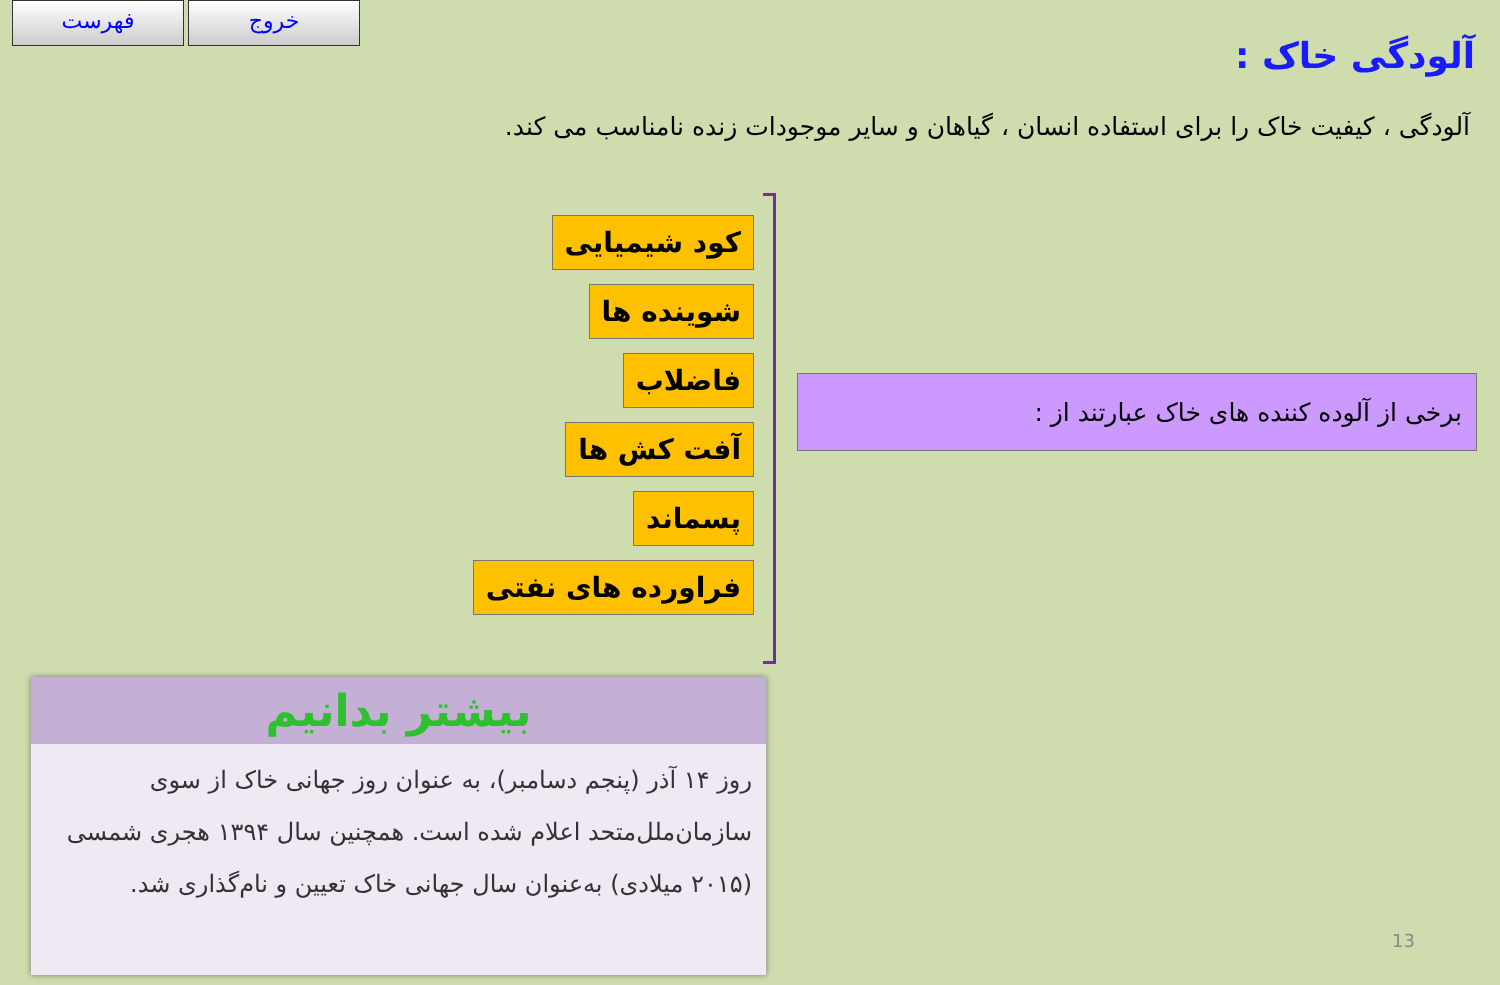فهرست خروج
آلودگی خاک :
آلودگی ، کیفیت خاک را برای استفاده انسان ، گیاهان و سایر موجودات زنده نامناسب می کند.
کود شیمیایی
شوینده ها
فاضلاب
آفت کش ها
پسماند
فراورده های نفتی
برخی از آلوده کننده های خاک عبارتند از :
بیشتر بدانیم
روز ۱۴ آذر (پنجم دسامبر)، به عنوان روز جهانی خاک از سوی سازمان‌ملل‌متحد اعلام شده است. همچنین سال ۱۳۹۴ هجری شمسی (۲۰۱۵ میلادی) به‌عنوان سال جهانی خاک تعیین و نام‌گذاری شد.
13